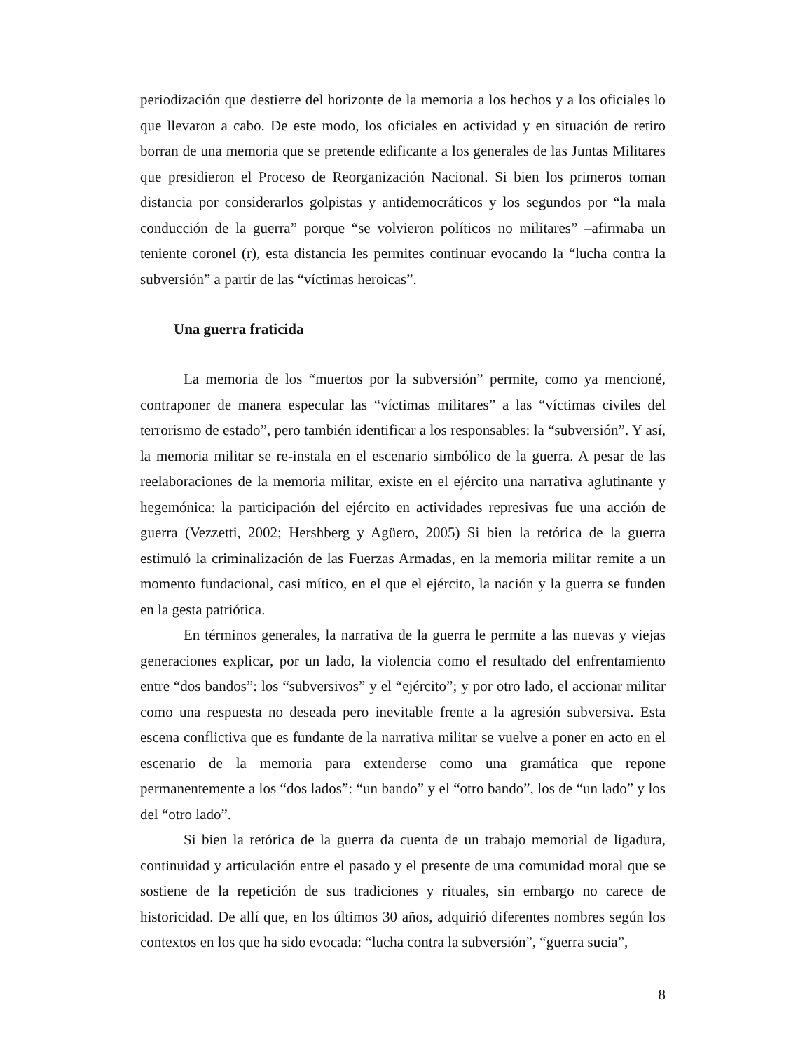periodización que destierre del horizonte de la memoria a los hechos y a los oficiales lo que llevaron a cabo. De este modo, los oficiales en actividad y en situación de retiro borran de una memoria que se pretende edificante a los generales de las Juntas Militares que presidieron el Proceso de Reorganización Nacional. Si bien los primeros toman distancia por considerarlos golpistas y antidemocráticos y los segundos por “la mala conducción de la guerra” porque “se volvieron políticos no militares” –afirmaba un teniente coronel (r), esta distancia les permites continuar evocando la “lucha contra la subversión” a partir de las “víctimas heroicas”.
Una guerra fraticida
La memoria de los “muertos por la subversión” permite, como ya mencioné, contraponer de manera especular las “víctimas militares” a las “víctimas civiles del terrorismo de estado”, pero también identificar a los responsables: la “subversión”. Y así, la memoria militar se re-instala en el escenario simbólico de la guerra. A pesar de las reelaboraciones de la memoria militar, existe en el ejército una narrativa aglutinante y hegemónica: la participación del ejército en actividades represivas fue una acción de guerra (Vezzetti, 2002; Hershberg y Agüero, 2005) Si bien la retórica de la guerra estimuló la criminalización de las Fuerzas Armadas, en la memoria militar remite a un momento fundacional, casi mítico, en el que el ejército, la nación y la guerra se funden en la gesta patriótica.
En términos generales, la narrativa de la guerra le permite a las nuevas y viejas generaciones explicar, por un lado, la violencia como el resultado del enfrentamiento entre “dos bandos”: los “subversivos” y el “ejército”; y por otro lado, el accionar militar como una respuesta no deseada pero inevitable frente a la agresión subversiva. Esta escena conflictiva que es fundante de la narrativa militar se vuelve a poner en acto en el escenario de la memoria para extenderse como una gramática que repone permanentemente a los “dos lados”: “un bando” y el “otro bando”, los de “un lado” y los del “otro lado”.
Si bien la retórica de la guerra da cuenta de un trabajo memorial de ligadura, continuidad y articulación entre el pasado y el presente de una comunidad moral que se sostiene de la repetición de sus tradiciones y rituales, sin embargo no carece de historicidad. De allí que, en los últimos 30 años, adquirió diferentes nombres según los contextos en los que ha sido evocada: “lucha contra la subversión”, “guerra sucia”,
8